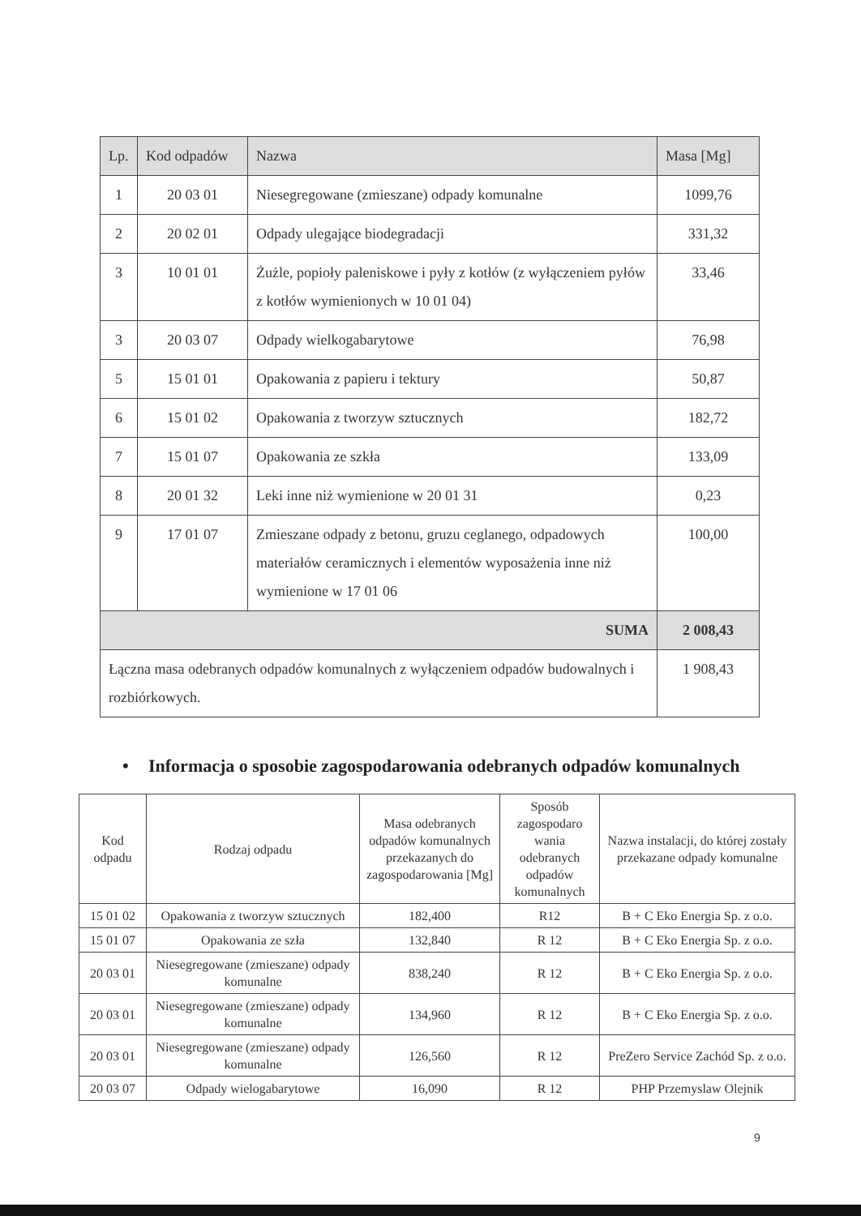| Lp. | Kod odpadów | Nazwa | Masa [Mg] |
| --- | --- | --- | --- |
| 1 | 20 03 01 | Niesegregowane (zmieszane) odpady komunalne | 1099,76 |
| 2 | 20 02 01 | Odpady ulegające biodegradacji | 331,32 |
| 3 | 10 01 01 | Żużle, popioły paleniskowe i pyły z kotłów (z wyłączeniem pyłów z kotłów wymienionych w 10 01 04) | 33,46 |
| 3 | 20 03 07 | Odpady wielkogabarytowe | 76,98 |
| 5 | 15 01 01 | Opakowania z papieru i tektury | 50,87 |
| 6 | 15 01 02 | Opakowania z tworzyw sztucznych | 182,72 |
| 7 | 15 01 07 | Opakowania ze szkła | 133,09 |
| 8 | 20 01 32 | Leki inne niż wymienione w 20 01 31 | 0,23 |
| 9 | 17 01 07 | Zmieszane odpady z betonu, gruzu ceglanego, odpadowych materiałów ceramicznych i elementów wyposażenia inne niż wymienione w 17 01 06 | 100,00 |
| SUMA | | | 2 008,43 |
| Łączna masa odebranych odpadów komunalnych z wyłączeniem odpadów budowalnych i rozbiórkowych. | | | 1 908,43 |
• Informacja o sposobie zagospodarowania odebranych odpadów komunalnych
| Kod odpadu | Rodzaj odpadu | Masa odebranych odpadów komunalnych przekazanych do zagospodarowania [Mg] | Sposób zagospodaro wania odebranych odpadów komunalnych | Nazwa instalacji, do której zostały przekazane odpady komunalne |
| --- | --- | --- | --- | --- |
| 15 01 02 | Opakowania z tworzyw sztucznych | 182,400 | R12 | B + C Eko Energia Sp. z o.o. |
| 15 01 07 | Opakowania ze szła | 132,840 | R 12 | B + C Eko Energia Sp. z o.o. |
| 20 03 01 | Niesegregowane (zmieszane) odpady komunalne | 838,240 | R 12 | B + C Eko Energia Sp. z o.o. |
| 20 03 01 | Niesegregowane (zmieszane) odpady komunalne | 134,960 | R 12 | B + C Eko Energia Sp. z o.o. |
| 20 03 01 | Niesegregowane (zmieszane) odpady komunalne | 126,560 | R 12 | PreZero Service Zachód Sp. z o.o. |
| 20 03 07 | Odpady wielogabarytowe | 16,090 | R 12 | PHP Przemyslaw Olejnik |
9